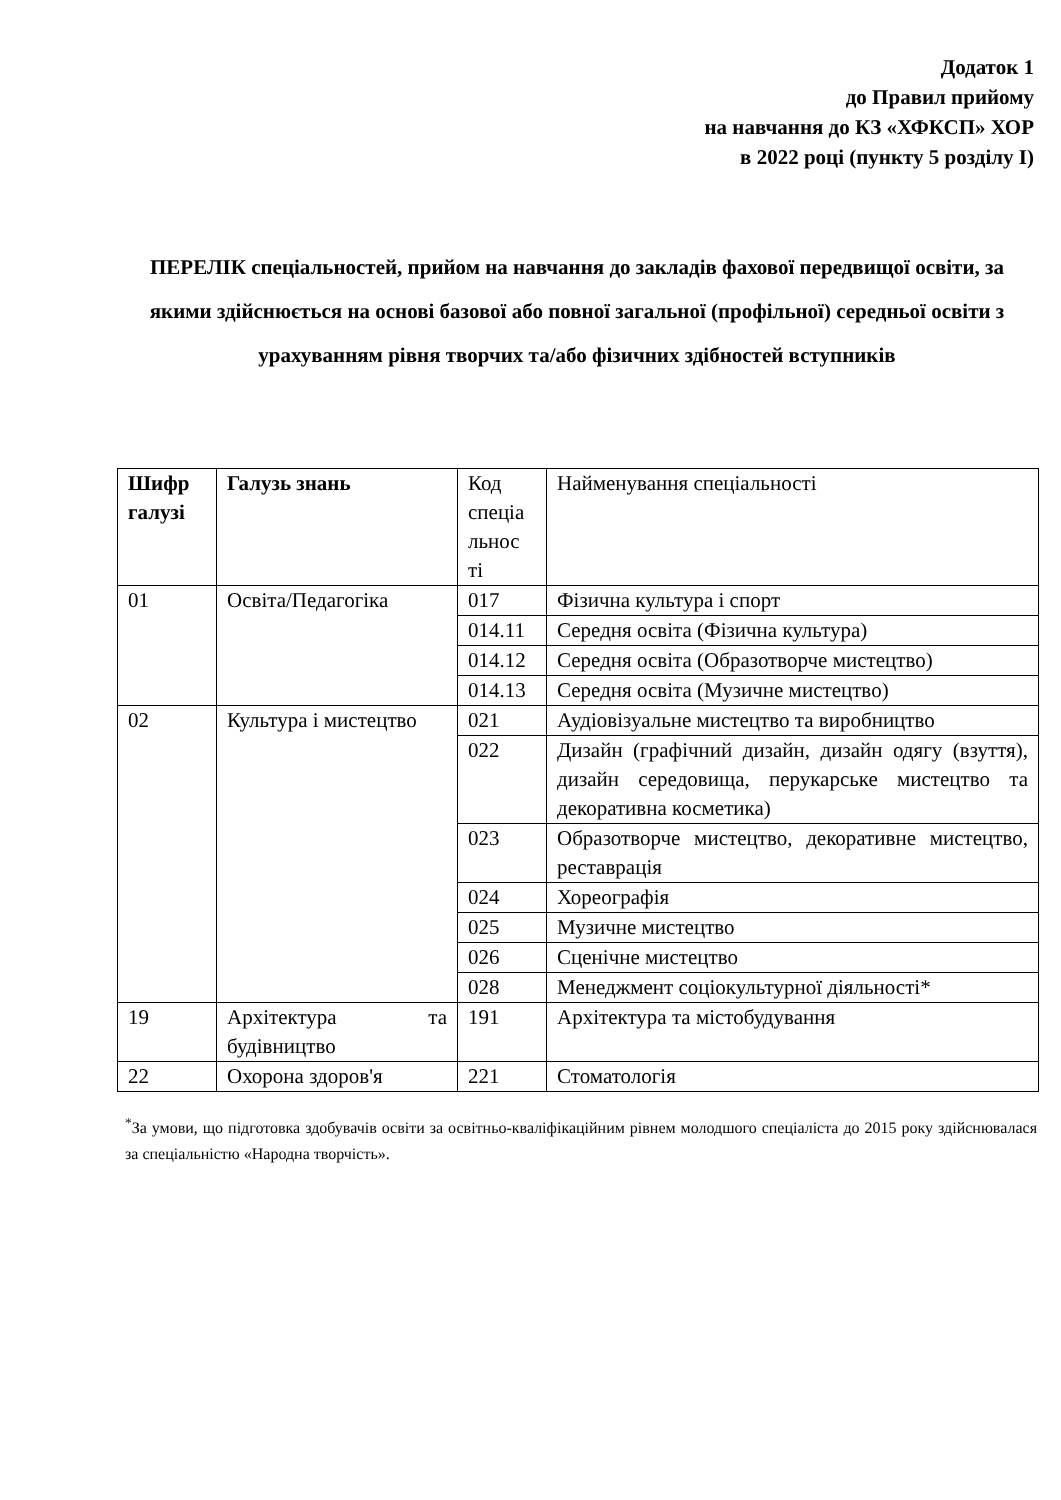Додаток 1
до Правил прийому
на навчання до КЗ «ХФКСП» ХОР
в 2022 році (пункту 5 розділу І)
ПЕРЕЛІК спеціальностей, прийом на навчання до закладів фахової передвищої освіти, за якими здійснюється на основі базової або повної загальної (профільної) середньої освіти з урахуванням рівня творчих та/або фізичних здібностей вступників
| Шифр галузі | Галузь знань | Код спеціа льнос ті | Найменування спеціальності |
| --- | --- | --- | --- |
| 01 | Освіта/Педагогіка | 017 | Фізична культура і спорт |
| | | 014.11 | Середня освіта (Фізична культура) |
| | | 014.12 | Середня освіта (Образотворче мистецтво) |
| | | 014.13 | Середня освіта (Музичне мистецтво) |
| 02 | Культура і мистецтво | 021 | Аудіовізуальне мистецтво та виробництво |
| | | 022 | Дизайн (графічний дизайн, дизайн одягу (взуття), дизайн середовища, перукарське мистецтво та декоративна косметика) |
| | | 023 | Образотворче мистецтво, декоративне мистецтво, реставрація |
| | | 024 | Хореографія |
| | | 025 | Музичне мистецтво |
| | | 026 | Сценічне мистецтво |
| | | 028 | Менеджмент соціокультурної діяльності* |
| 19 | Архітектура та будівництво | 191 | Архітектура та містобудування |
| 22 | Охорона здоров'я | 221 | Стоматологія |
<sup>*</sup> За умови, що підготовка здобувачів освіти за освітньо-кваліфікаційним рівнем молодшого спеціаліста до 2015 року здійснювалася за спеціальністю «Народна творчість».